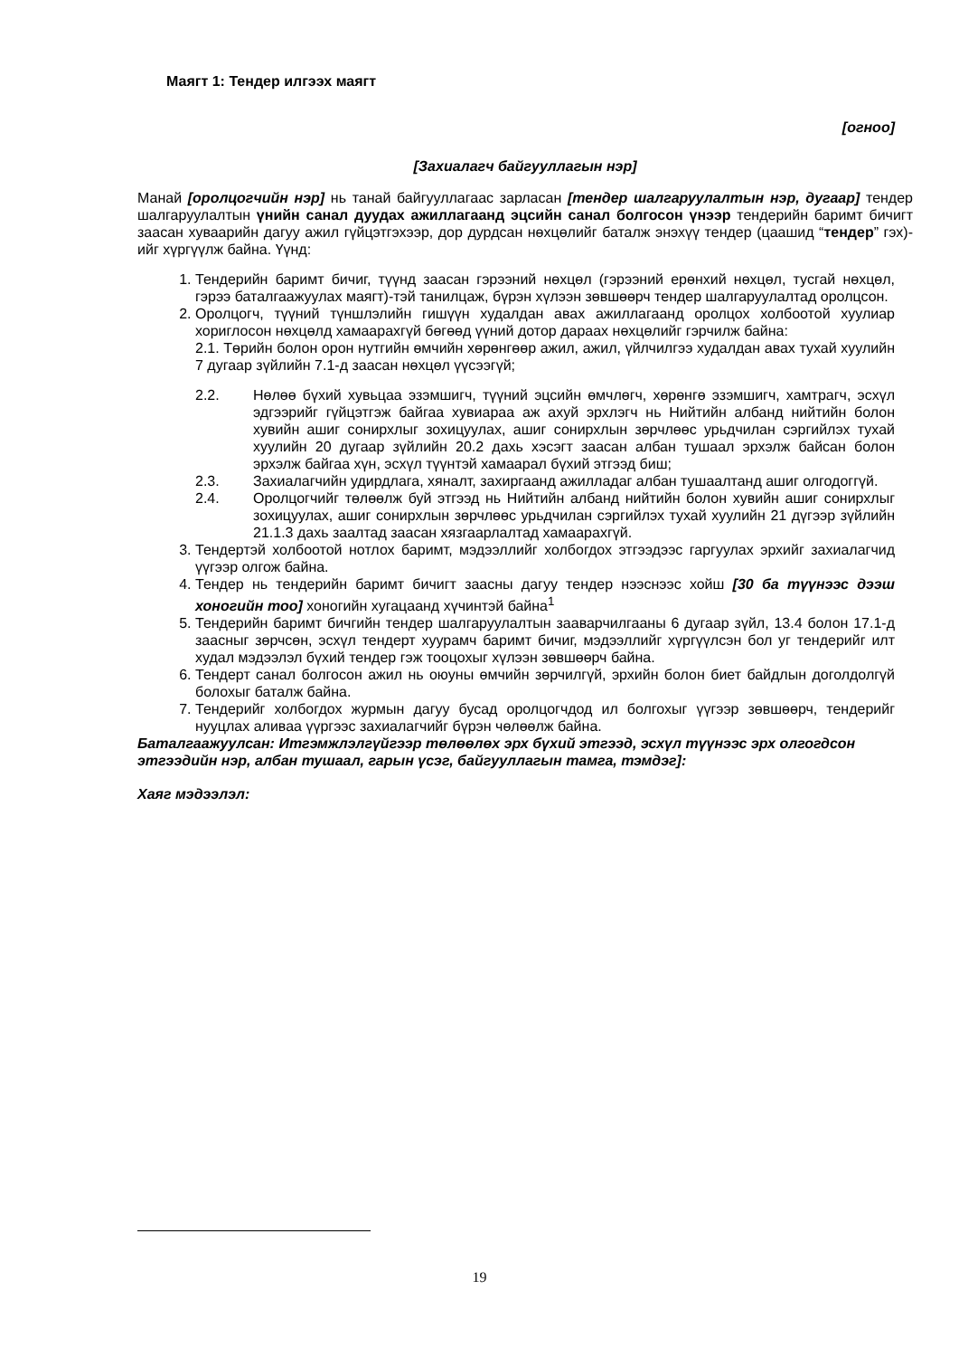Маягт 1: Тендер илгээх маягт
[огноо]
[Захиалагч байгууллагын нэр]
Манай [оролцогчийн нэр] нь танай байгууллагаас зарласан [тендер шалгаруулалтын нэр, дугаар] тендер шалгаруулалтын үнийн санал дуудах ажиллагаанд эцсийн санал болгосон үнээр тендерийн баримт бичигт заасан хуваарийн дагуу ажил гүйцэтгэхээр, дор дурдсан нөхцөлийг баталж энэхүү тендер (цаашид “тендер” гэх)-ийг хүргүүлж байна. Үүнд:
1. Тендерийн баримт бичиг, түүнд заасан гэрээний нөхцөл (гэрээний ерөнхий нөхцөл, тусгай нөхцөл, гэрээ баталгаажуулах маягт)-тэй танилцаж, бүрэн хүлээн зөвшөөрч тендер шалгаруулалтад оролцсон.
2. Оролцогч, түүний түншлэлийн гишүүн худалдан авах ажиллагаанд оролцох холбоотой хуулиар хориглосон нөхцөлд хамаарахгүй бөгөөд үүний дотор дараах нөхцөлийг гэрчилж байна:
2.1. Төрийн болон орон нутгийн өмчийн хөрөнгөөр ажил, ажил, үйлчилгээ худалдан авах тухай хуулийн 7 дугаар зүйлийн 7.1-д заасан нөхцөл үүсээгүй;
2.2. Нөлөө бүхий хувьцаа эзэмшигч, түүний эцсийн өмчлөгч, хөрөнгө эзэмшигч, хамтрагч, эсхүл эдгээрийг гүйцэтгэж байгаа хувиараа аж ахуй эрхлэгч нь Нийтийн албанд нийтийн болон хувийн ашиг сонирхлыг зохицуулах, ашиг сонирхлын зөрчлөөс урьдчилан сэргийлэх тухай хуулийн 20 дугаар зүйлийн 20.2 дахь хэсэгт заасан албан тушаал эрхэлж байсан болон эрхэлж байгаа хүн, эсхүл түүнтэй хамаарал бүхий этгээд биш;
2.3. Захиалагчийн удирдлага, хяналт, захиргаанд ажилладаг албан тушаалтанд ашиг олгодоггүй.
2.4. Оролцогчийг төлөөлж буй этгээд нь Нийтийн албанд нийтийн болон хувийн ашиг сонирхлыг зохицуулах, ашиг сонирхлын зөрчлөөс урьдчилан сэргийлэх тухай хуулийн 21 дүгээр зүйлийн 21.1.3 дахь заалтад заасан хязгаарлалтад хамаарахгүй.
3. Тендертэй холбоотой нотлох баримт, мэдээллийг холбогдох этгээдээс гаргуулах эрхийг захиалагчид үүгээр олгож байна.
4. Тендер нь тендерийн баримт бичигт заасны дагуу тендер нээснээс хойш [30 ба түүнээс дээш хоногийн тоо] хоногийн хугацаанд хүчинтэй байна<sup>1</sup>
5. Тендерийн баримт бичгийн тендер шалгаруулалтын зааварчилгааны 6 дугаар зүйл, 13.4 болон 17.1-д заасныг зөрчсөн, эсхүл тендерт хуурамч баримт бичиг, мэдээллийг хүргүүлсэн бол уг тендерийг илт худал мэдээлэл бүхий тендер гэж тооцохыг хүлээн зөвшөөрч байна.
6. Тендерт санал болгосон ажил нь оюуны өмчийн зөрчилгүй, эрхийн болон биет байдлын доголдолгүй болохыг баталж байна.
7. Тендерийг холбогдох журмын дагуу бусад оролцогчдод ил болгохыг үүгээр зөвшөөрч, тендерийг нууцлах аливаа үүргээс захиалагчийг бүрэн чөлөөлж байна.
Баталгаажуулсан: Итгэмжлэлгүйгээр төлөөлөх эрх бүхий этгээд, эсхүл түүнээс эрх олгогдсон этгээдийн нэр, албан тушаал, гарын үсэг, байгууллагын тамга, тэмдэг]:
Хаяг мэдээлэл:
19